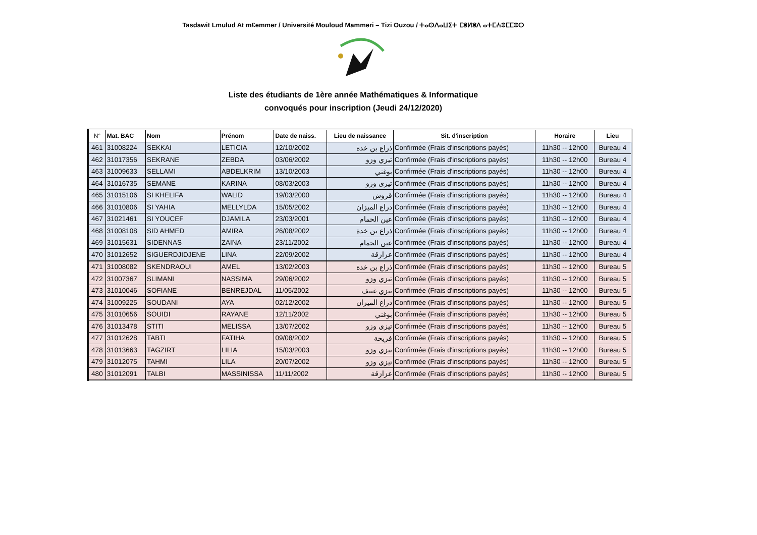Tasdawit Lmulud At m£emmer / Université Mouloud Mammeri – Tizi Ouzou / ⵜⴰⵙⴷⴰⵡⵉⵜ ⵎⵓⵍⵓⴷ ⴰⵜⵎⵄⴻⵎⵎⴻⵔ
Liste des étudiants de 1ère année Mathématiques & Informatique
convoqués pour inscription (Jeudi 24/12/2020)
| N° | Mat. BAC | Nom | Prénom | Date de naiss. | Lieu de naissance | Sit. d'inscription | Horaire | Lieu |
| --- | --- | --- | --- | --- | --- | --- | --- | --- |
| 461 | 31008224 | SEKKAI | LETICIA | 12/10/2002 | ذراع بن خدة | Confirmée (Frais d'inscriptions payés) | 11h30 -- 12h00 | Bureau 4 |
| 462 | 31017356 | SEKRANE | ZEBDA | 03/06/2002 | تيزي وزو | Confirmée (Frais d'inscriptions payés) | 11h30 -- 12h00 | Bureau 4 |
| 463 | 31009633 | SELLAMI | ABDELKRIM | 13/10/2003 | بوغني | Confirmée (Frais d'inscriptions payés) | 11h30 -- 12h00 | Bureau 4 |
| 464 | 31016735 | SEMANE | KARINA | 08/03/2003 | تيزي وزو | Confirmée (Frais d'inscriptions payés) | 11h30 -- 12h00 | Bureau 4 |
| 465 | 31015106 | SI KHELIFA | WALID | 19/03/2000 | قروش | Confirmée (Frais d'inscriptions payés) | 11h30 -- 12h00 | Bureau 4 |
| 466 | 31010806 | SI YAHIA | MELLYLDA | 15/05/2002 | دراع الميزان | Confirmée (Frais d'inscriptions payés) | 11h30 -- 12h00 | Bureau 4 |
| 467 | 31021461 | SI YOUCEF | DJAMILA | 23/03/2001 | عين الحمام | Confirmée (Frais d'inscriptions payés) | 11h30 -- 12h00 | Bureau 4 |
| 468 | 31008108 | SID AHMED | AMIRA | 26/08/2002 | ذراع بن خدة | Confirmée (Frais d'inscriptions payés) | 11h30 -- 12h00 | Bureau 4 |
| 469 | 31015631 | SIDENNAS | ZAINA | 23/11/2002 | عين الحمام | Confirmée (Frais d'inscriptions payés) | 11h30 -- 12h00 | Bureau 4 |
| 470 | 31012652 | SIGUERDJIDJENE | LINA | 22/09/2002 | عزازقة | Confirmée (Frais d'inscriptions payés) | 11h30 -- 12h00 | Bureau 4 |
| 471 | 31008082 | SKENDRAOUI | AMEL | 13/02/2003 | ذراع بن خدة | Confirmée (Frais d'inscriptions payés) | 11h30 -- 12h00 | Bureau 5 |
| 472 | 31007367 | SLIMANI | NASSIMA | 29/06/2002 | تيزي وزو | Confirmée (Frais d'inscriptions payés) | 11h30 -- 12h00 | Bureau 5 |
| 473 | 31010046 | SOFIANE | BENREJDAL | 11/05/2002 | تيزي غنيف | Confirmée (Frais d'inscriptions payés) | 11h30 -- 12h00 | Bureau 5 |
| 474 | 31009225 | SOUDANI | AYA | 02/12/2002 | ذراع الميزان | Confirmée (Frais d'inscriptions payés) | 11h30 -- 12h00 | Bureau 5 |
| 475 | 31010656 | SOUIDI | RAYANE | 12/11/2002 | بوغني | Confirmée (Frais d'inscriptions payés) | 11h30 -- 12h00 | Bureau 5 |
| 476 | 31013478 | STITI | MELISSA | 13/07/2002 | تيزي وزو | Confirmée (Frais d'inscriptions payés) | 11h30 -- 12h00 | Bureau 5 |
| 477 | 31012628 | TABTI | FATIHA | 09/08/2002 | فريحة | Confirmée (Frais d'inscriptions payés) | 11h30 -- 12h00 | Bureau 5 |
| 478 | 31013663 | TAGZIRT | LILIA | 15/03/2003 | تيزي وزو | Confirmée (Frais d'inscriptions payés) | 11h30 -- 12h00 | Bureau 5 |
| 479 | 31012075 | TAHMI | LILA | 20/07/2002 | تيزي وزو | Confirmée (Frais d'inscriptions payés) | 11h30 -- 12h00 | Bureau 5 |
| 480 | 31012091 | TALBI | MASSINISSA | 11/11/2002 | عزازقة | Confirmée (Frais d'inscriptions payés) | 11h30 -- 12h00 | Bureau 5 |